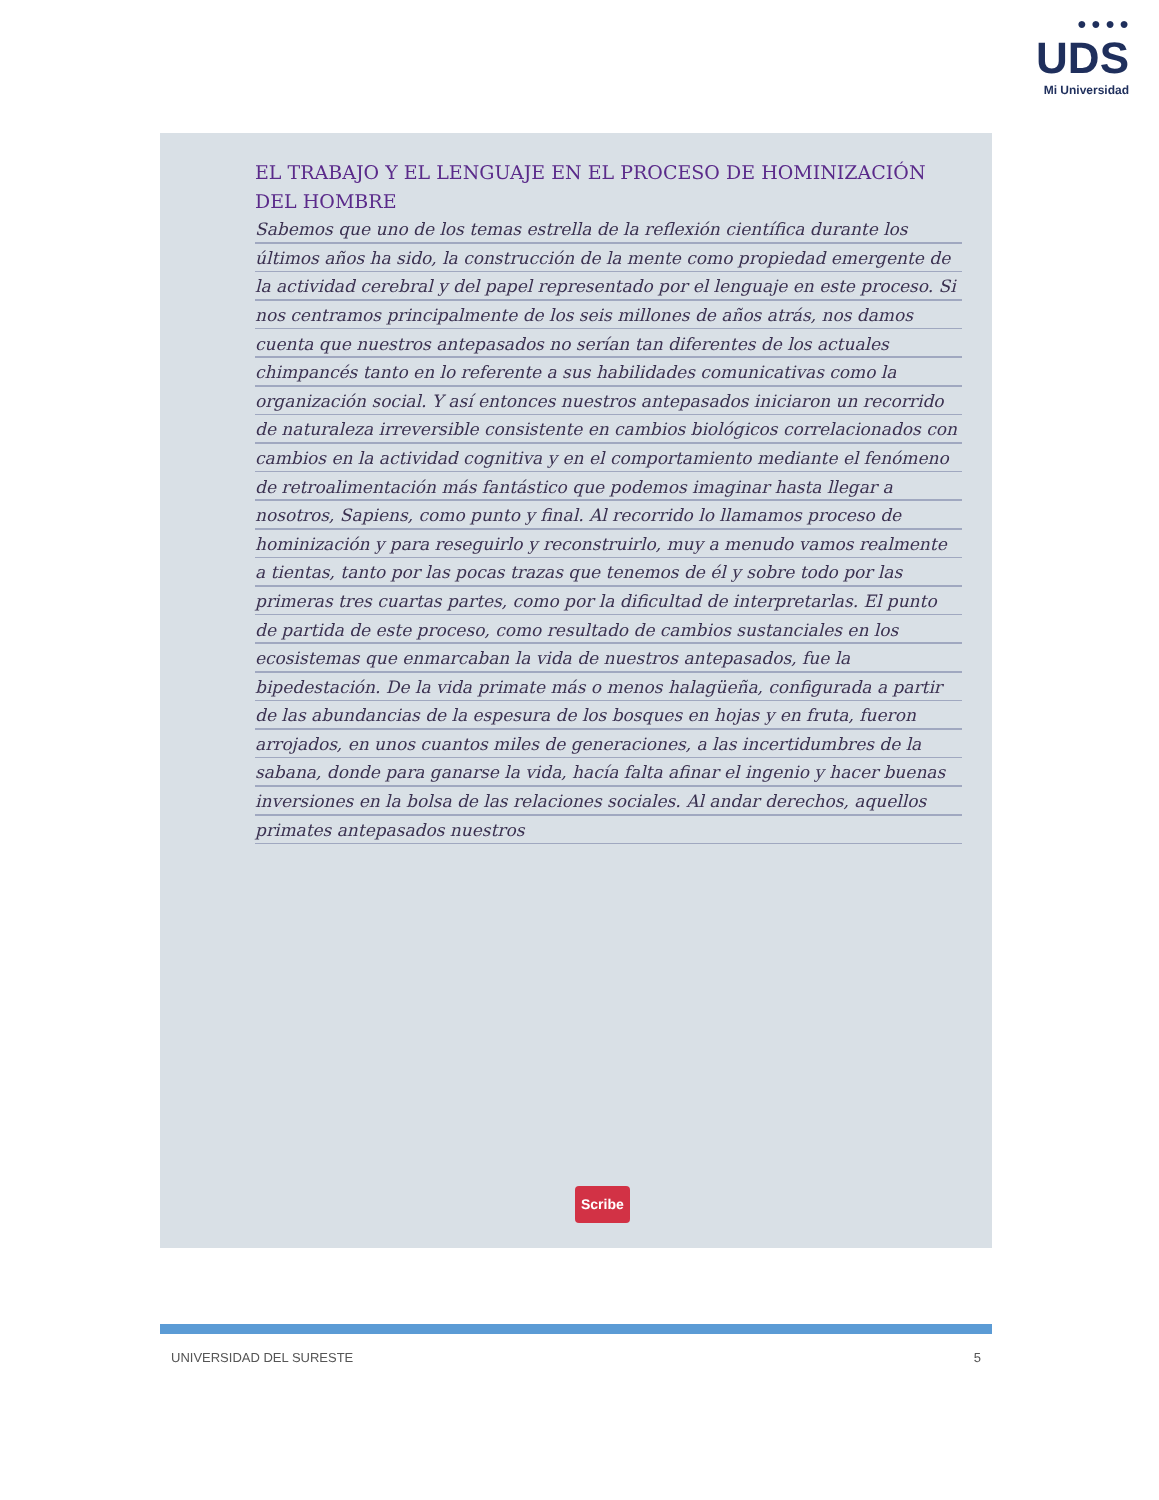● ● ● ●
UDS
Mi Universidad
EL TRABAJO Y EL LENGUAJE EN EL PROCESO DE HOMINIZACIÓN DEL HOMBRE
Sabemos que uno de los temas estrella de la reflexión científica durante los últimos años ha sido, la construcción de la mente como propiedad emergente de la actividad cerebral y del papel representado por el lenguaje en este proceso. Si nos centramos principalmente de los seis millones de años atrás, nos damos cuenta que nuestros antepasados no serían tan diferentes de los actuales chimpancés tanto en lo referente a sus habilidades comunicativas como la organización social. Y así entonces nuestros antepasados iniciaron un recorrido de naturaleza irreversible consistente en cambios biológicos correlacionados con cambios en la actividad cognitiva y en el comportamiento mediante el fenómeno de retroalimentación más fantástico que podemos imaginar hasta llegar a nosotros, Sapiens, como punto y final. Al recorrido lo llamamos proceso de hominización y para reseguirlo y reconstruirlo, muy a menudo vamos realmente a tientas, tanto por las pocas trazas que tenemos de él y sobre todo por las primeras tres cuartas partes, como por la dificultad de interpretarlas. El punto de partida de este proceso, como resultado de cambios sustanciales en los ecosistemas que enmarcaban la vida de nuestros antepasados, fue la bipedestación. De la vida primate más o menos halagüeña, configurada a partir de las abundancias de la espesura de los bosques en hojas y en fruta, fueron arrojados, en unos cuantos miles de generaciones, a las incertidumbres de la sabana, donde para ganarse la vida, hacía falta afinar el ingenio y hacer buenas inversiones en la bolsa de las relaciones sociales. Al andar derechos, aquellos primates antepasados nuestros
Scribe
UNIVERSIDAD DEL SURESTE 5